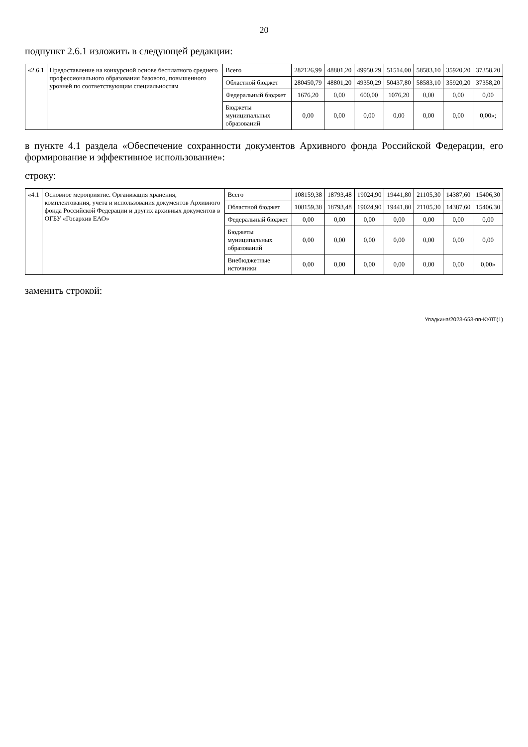20
подпункт 2.6.1 изложить в следующей редакции:
| «2.6.1 | Предоставление на конкурсной основе бесплатного среднего профессионального образования базового, повышенного уровней по соответствующим специальностям | Всего | 282126,99 | 48801,20 | 49950,29 | 51514,00 | 58583,10 | 35920,20 | 37358,20 |
| | | Областной бюджет | 280450,79 | 48801,20 | 49350,29 | 50437,80 | 58583,10 | 35920,20 | 37358,20 |
| | | Федеральный бюджет | 1676,20 | 0,00 | 600,00 | 1076,20 | 0,00 | 0,00 | 0,00 |
| | | Бюджеты муниципальных образований | 0,00 | 0,00 | 0,00 | 0,00 | 0,00 | 0,00 | 0,00»; |
в пункте 4.1 раздела «Обеспечение сохранности документов Архивного фонда Российской Федерации, его формирование и эффективное использование»:
строку:
| «4.1 | Основное мероприятие. Организация хранения, комплектования, учета и использования документов Архивного фонда Российской Федерации и других архивных документов в ОГБУ «Госархив ЕАО» | Всего | 108159,38 | 18793,48 | 19024,90 | 19441,80 | 21105,30 | 14387,60 | 15406,30 |
| | | Областной бюджет | 108159,38 | 18793,48 | 19024,90 | 19441,80 | 21105,30 | 14387,60 | 15406,30 |
| | | Федеральный бюджет | 0,00 | 0,00 | 0,00 | 0,00 | 0,00 | 0,00 | 0,00 |
| | | Бюджеты муниципальных образований | 0,00 | 0,00 | 0,00 | 0,00 | 0,00 | 0,00 | 0,00 |
| | | Внебюджетные источники | 0,00 | 0,00 | 0,00 | 0,00 | 0,00 | 0,00 | 0,00» |
заменить строкой:
Упадкина/2023-653-пп-КУЛТ(1)